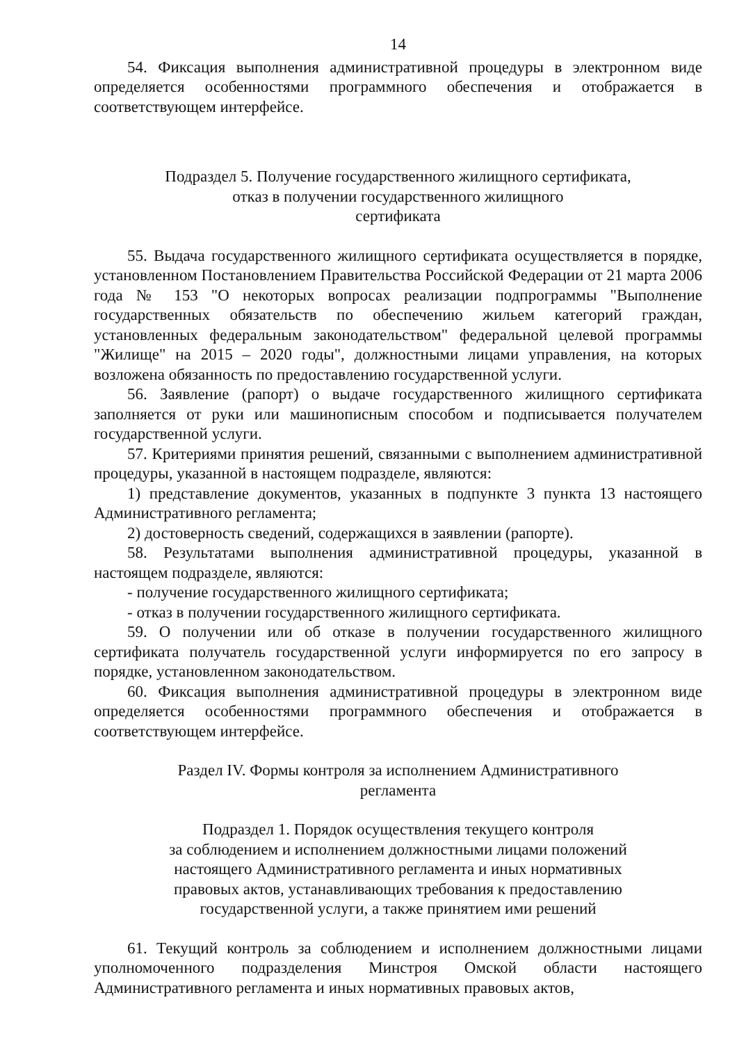14
54. Фиксация выполнения административной процедуры в электронном виде определяется особенностями программного обеспечения и отображается в соответствующем интерфейсе.
Подраздел 5. Получение государственного жилищного сертификата,
отказ в получении государственного жилищного
сертификата
55. Выдача государственного жилищного сертификата осуществляется в порядке, установленном Постановлением Правительства Российской Федерации от 21 марта 2006 года № 153 "О некоторых вопросах реализации подпрограммы "Выполнение государственных обязательств по обеспечению жильем категорий граждан, установленных федеральным законодательством" федеральной целевой программы "Жилище" на 2015 – 2020 годы", должностными лицами управления, на которых возложена обязанность по предоставлению государственной услуги.
56. Заявление (рапорт) о выдаче государственного жилищного сертификата заполняется от руки или машинописным способом и подписывается получателем государственной услуги.
57. Критериями принятия решений, связанными с выполнением административной процедуры, указанной в настоящем подразделе, являются:
1) представление документов, указанных в подпункте 3 пункта 13 настоящего Административного регламента;
2) достоверность сведений, содержащихся в заявлении (рапорте).
58. Результатами выполнения административной процедуры, указанной в настоящем подразделе, являются:
- получение государственного жилищного сертификата;
- отказ в получении государственного жилищного сертификата.
59. О получении или об отказе в получении государственного жилищного сертификата получатель государственной услуги информируется по его запросу в порядке, установленном законодательством.
60. Фиксация выполнения административной процедуры в электронном виде определяется особенностями программного обеспечения и отображается в соответствующем интерфейсе.
Раздел IV. Формы контроля за исполнением Административного
регламента
Подраздел 1. Порядок осуществления текущего контроля
за соблюдением и исполнением должностными лицами положений
настоящего Административного регламента и иных нормативных
правовых актов, устанавливающих требования к предоставлению
государственной услуги, а также принятием ими решений
61. Текущий контроль за соблюдением и исполнением должностными лицами уполномоченного подразделения Минстроя Омской области настоящего Административного регламента и иных нормативных правовых актов,